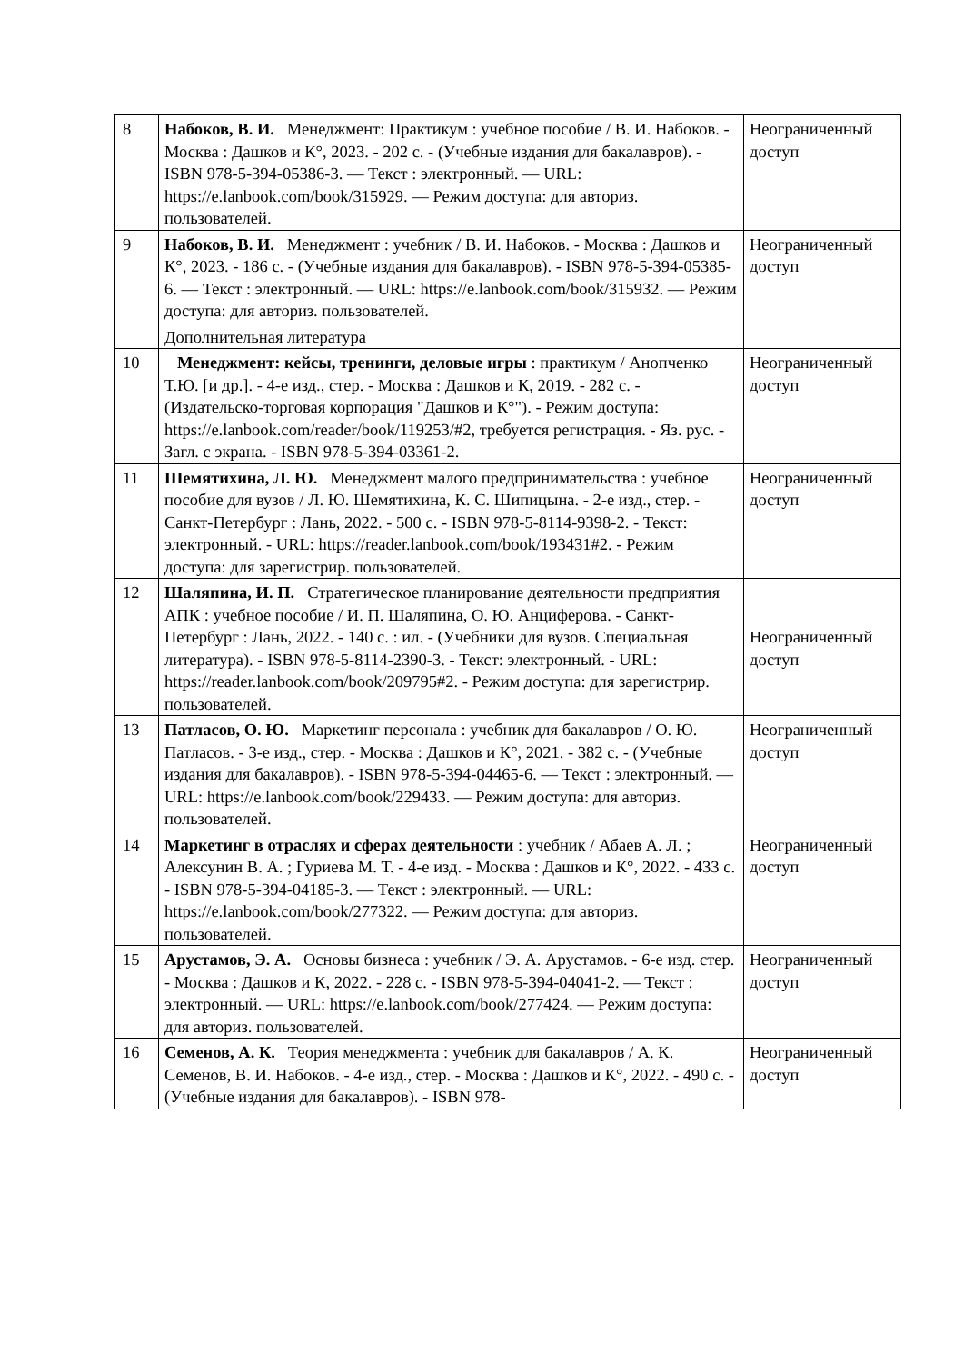| 8 | Набоков, В. И. Менеджмент: Практикум : учебное пособие / В. И. Набоков. - Москва : Дашков и К°, 2023. - 202 с. - (Учебные издания для бакалавров). - ISBN 978-5-394-05386-3. — Текст : электронный. — URL: https://e.lanbook.com/book/315929. — Режим доступа: для авториз. пользователей. | Неограниченный доступ |
| 9 | Набоков, В. И. Менеджмент : учебник / В. И. Набоков. - Москва : Дашков и К°, 2023. - 186 с. - (Учебные издания для бакалавров). - ISBN 978-5-394-05385-6. — Текст : электронный. — URL: https://e.lanbook.com/book/315932. — Режим доступа: для авториз. пользователей. | Неограниченный доступ |
| | Дополнительная литература | |
| 10 | Менеджмент: кейсы, тренинги, деловые игры : практикум / Анопченко Т.Ю. [и др.]. - 4-е изд., стер. - Москва : Дашков и К, 2019. - 282 с. - (Издательско-торговая корпорация "Дашков и К°"). - Режим доступа: https://e.lanbook.com/reader/book/119253/#2, требуется регистрация. - Яз. рус. - Загл. с экрана. - ISBN 978-5-394-03361-2. | Неограниченный доступ |
| 11 | Шемятихина, Л. Ю. Менеджмент малого предпринимательства : учебное пособие для вузов / Л. Ю. Шемятихина, К. С. Шипицына. - 2-е изд., стер. - Санкт-Петербург : Лань, 2022. - 500 с. - ISBN 978-5-8114-9398-2. - Текст: электронный. - URL: https://reader.lanbook.com/book/193431#2. - Режим доступа: для зарегистрир. пользователей. | Неограниченный доступ |
| 12 | Шаляпина, И. П. Стратегическое планирование деятельности предприятия АПК : учебное пособие / И. П. Шаляпина, О. Ю. Анциферова. - Санкт-Петербург : Лань, 2022. - 140 с. : ил. - (Учебники для вузов. Специальная литература). - ISBN 978-5-8114-2390-3. - Текст: электронный. - URL: https://reader.lanbook.com/book/209795#2. - Режим доступа: для зарегистрир. пользователей. | Неограниченный доступ |
| 13 | Патласов, О. Ю. Маркетинг персонала : учебник для бакалавров / О. Ю. Патласов. - 3-е изд., стер. - Москва : Дашков и К°, 2021. - 382 с. - (Учебные издания для бакалавров). - ISBN 978-5-394-04465-6. — Текст : электронный. — URL: https://e.lanbook.com/book/229433. — Режим доступа: для авториз. пользователей. | Неограниченный доступ |
| 14 | Маркетинг в отраслях и сферах деятельности : учебник / Абаев А. Л. ; Алексунин В. А. ; Гуриева М. Т. - 4-е изд. - Москва : Дашков и К°, 2022. - 433 с. - ISBN 978-5-394-04185-3. — Текст : электронный. — URL: https://e.lanbook.com/book/277322. — Режим доступа: для авториз. пользователей. | Неограниченный доступ |
| 15 | Арустамов, Э. А. Основы бизнеса : учебник / Э. А. Арустамов. - 6-е изд. стер. - Москва : Дашков и К, 2022. - 228 с. - ISBN 978-5-394-04041-2. — Текст : электронный. — URL: https://e.lanbook.com/book/277424. — Режим доступа: для авториз. пользователей. | Неограниченный доступ |
| 16 | Семенов, А. К. Теория менеджмента : учебник для бакалавров / А. К. Семенов, В. И. Набоков. - 4-е изд., стер. - Москва : Дашков и К°, 2022. - 490 с. - (Учебные издания для бакалавров). - ISBN 978- | Неограниченный доступ |